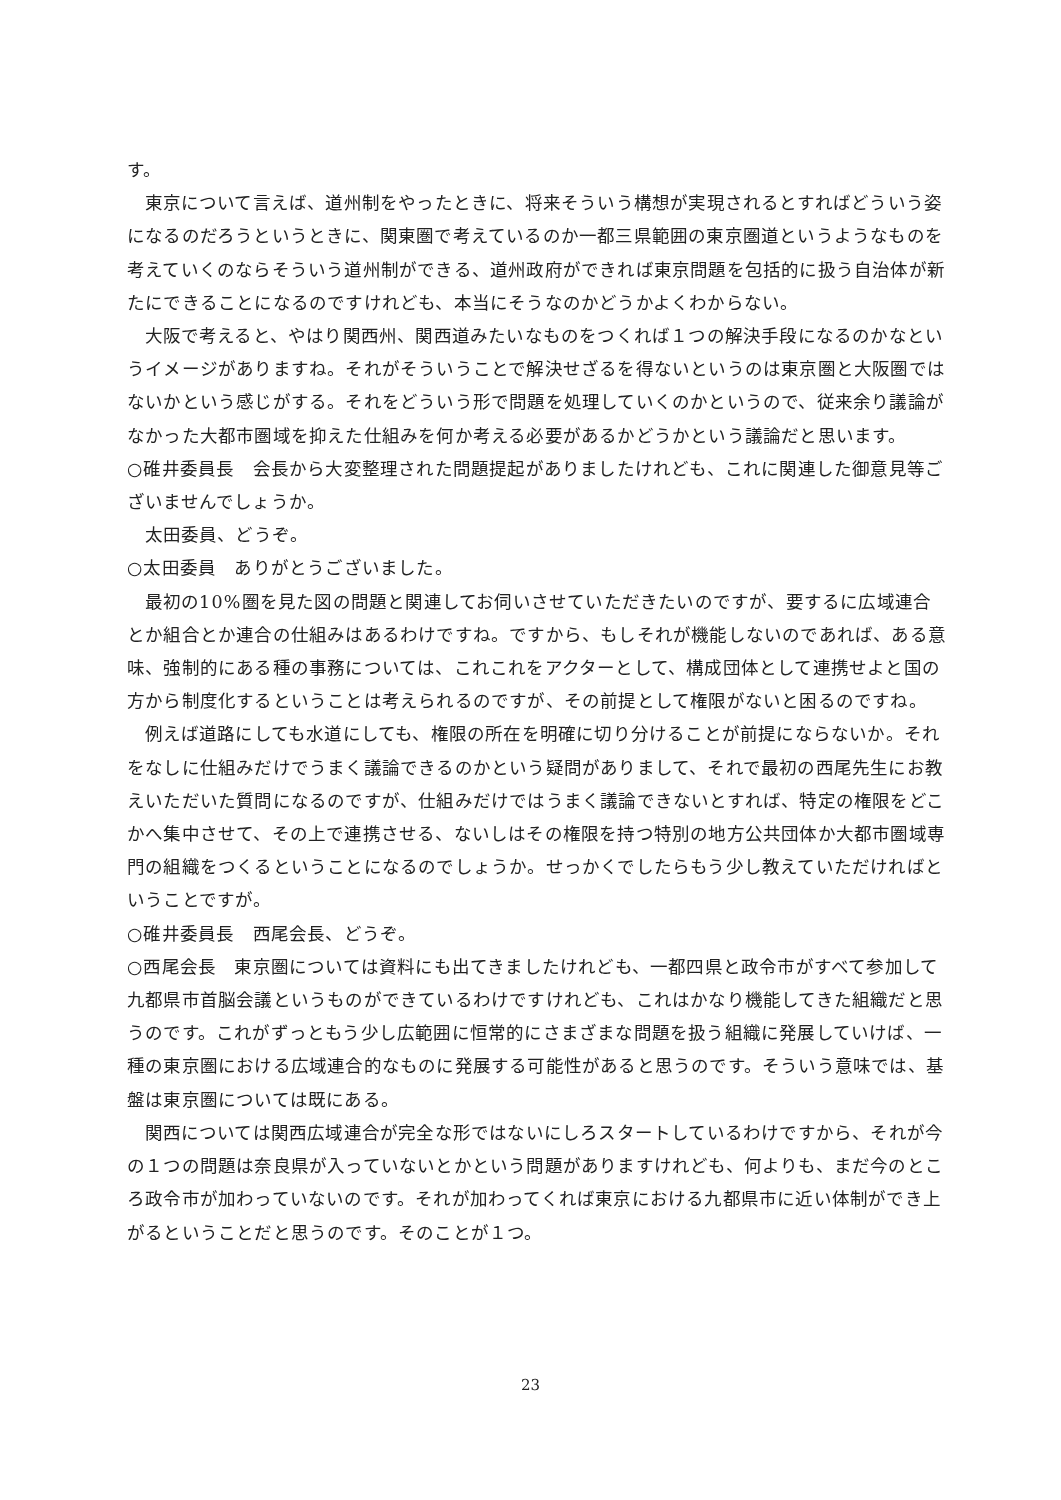す。
東京について言えば、道州制をやったときに、将来そういう構想が実現されるとすればどういう姿になるのだろうというときに、関東圏で考えているのか一都三県範囲の東京圏道というようなものを考えていくのならそういう道州制ができる、道州政府ができれば東京問題を包括的に扱う自治体が新たにできることになるのですけれども、本当にそうなのかどうかよくわからない。
大阪で考えると、やはり関西州、関西道みたいなものをつくれば１つの解決手段になるのかなというイメージがありますね。それがそういうことで解決せざるを得ないというのは東京圏と大阪圏ではないかという感じがする。それをどういう形で問題を処理していくのかというので、従来余り議論がなかった大都市圏域を抑えた仕組みを何か考える必要があるかどうかという議論だと思います。
○碓井委員長　会長から大変整理された問題提起がありましたけれども、これに関連した御意見等ございませんでしょうか。
太田委員、どうぞ。
○太田委員　ありがとうございました。
最初の10%圏を見た図の問題と関連してお伺いさせていただきたいのですが、要するに広域連合とか組合とか連合の仕組みはあるわけですね。ですから、もしそれが機能しないのであれば、ある意味、強制的にある種の事務については、これこれをアクターとして、構成団体として連携せよと国の方から制度化するということは考えられるのですが、その前提として権限がないと困るのですね。
例えば道路にしても水道にしても、権限の所在を明確に切り分けることが前提にならないか。それをなしに仕組みだけでうまく議論できるのかという疑問がありまして、それで最初の西尾先生にお教えいただいた質問になるのですが、仕組みだけではうまく議論できないとすれば、特定の権限をどこかへ集中させて、その上で連携させる、ないしはその権限を持つ特別の地方公共団体か大都市圏域専門の組織をつくるということになるのでしょうか。せっかくでしたらもう少し教えていただければということですが。
○碓井委員長　西尾会長、どうぞ。
○西尾会長　東京圏については資料にも出てきましたけれども、一都四県と政令市がすべて参加して九都県市首脳会議というものができているわけですけれども、これはかなり機能してきた組織だと思うのです。これがずっともう少し広範囲に恒常的にさまざまな問題を扱う組織に発展していけば、一種の東京圏における広域連合的なものに発展する可能性があると思うのです。そういう意味では、基盤は東京圏については既にある。
関西については関西広域連合が完全な形ではないにしろスタートしているわけですから、それが今の１つの問題は奈良県が入っていないとかという問題がありますけれども、何よりも、まだ今のところ政令市が加わっていないのです。それが加わってくれば東京における九都県市に近い体制ができ上がるということだと思うのです。そのことが１つ。
23